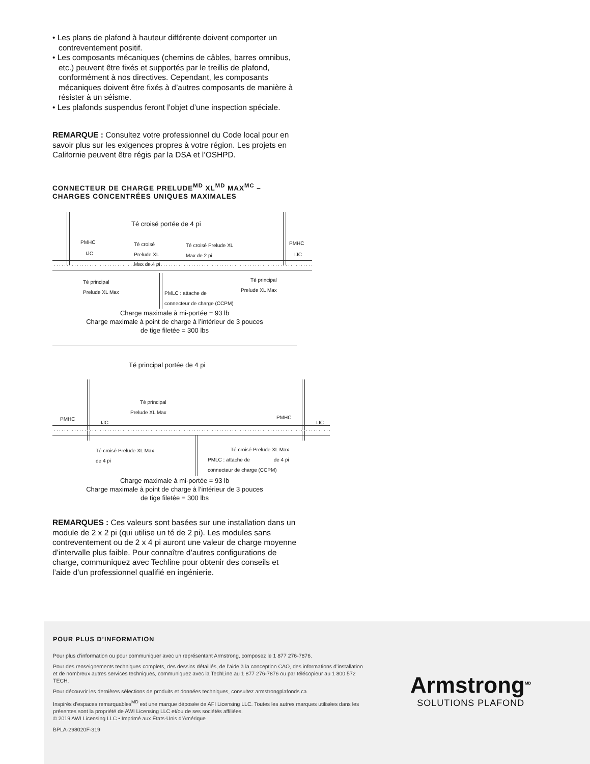• Les plans de plafond à hauteur différente doivent comporter un contreventement positif.
• Les composants mécaniques (chemins de câbles, barres omnibus, etc.) peuvent être fixés et supportés par le treillis de plafond, conformément à nos directives. Cependant, les composants mécaniques doivent être fixés à d’autres composants de manière à résister à un séisme.
• Les plafonds suspendus feront l’objet d’une inspection spéciale.
REMARQUE : Consultez votre professionnel du Code local pour en savoir plus sur les exigences propres à votre région. Les projets en Californie peuvent être régis par la DSA et l’OSHPD.
CONNECTEUR DE CHARGE PRELUDE<sup>MD</sup> XL<sup>MD</sup> MAX<sup>MC</sup> –
CHARGES CONCENTRÉES UNIQUES MAXIMALES
Té croisé portée de 4 pi
PMHC
IJC
Té croisé
Prelude XL
Max de 4 pi
Té croisé Prelude XL
Max de 2 pi
PMHC
IJC
Té principal
Prelude XL Max
PMLC : attache de
connecteur de charge (CCPM)
Té principal
Prelude XL Max
Charge maximale à mi-portée = 93 lb
Charge maximale à point de charge à l’intérieur de 3 pouces
de tige filetée = 300 lbs
Té principal portée de 4 pi
Té principal
Prelude XL Max
PMHC
IJC
PMHC
IJC
Té croisé Prelude XL Max
de 4 pi
PMLC : attache de
connecteur de charge (CCPM)
Té croisé Prelude XL Max
de 4 pi
Charge maximale à mi-portée = 93 lb
Charge maximale à point de charge à l’intérieur de 3 pouces
de tige filetée = 300 lbs
REMARQUES : Ces valeurs sont basées sur une installation dans un module de 2 x 2 pi (qui utilise un té de 2 pi). Les modules sans contreventement ou de 2 x 4 pi auront une valeur de charge moyenne d’intervalle plus faible. Pour connaître d’autres configurations de charge, communiquez avec Techline pour obtenir des conseils et l’aide d’un professionnel qualifié en ingénierie.
POUR PLUS D’INFORMATION
Pour plus d’information ou pour communiquer avec un représentant Armstrong, composez le 1 877 276-7876.
Pour des renseignements techniques complets, des dessins détaillés, de l’aide à la conception CAO, des informations d’installation et de nombreux autres services techniques, communiquez avec la TechLine au 1 877 276-7876 ou par télécopieur au 1 800 572 TECH.
Pour découvrir les dernières sélections de produits et données techniques, consultez armstrongplafonds.ca
Inspirés d’espaces remarquables<sup>MD</sup> est une marque déposée de AFI Licensing LLC. Toutes les autres marques utilisées dans les présentes sont la propriété de AWI Licensing LLC et/ou de ses sociétés affiliées.
© 2019 AWI Licensing LLC • Imprimé aux États-Unis d’Amérique
BPLA-298020F-319
Armstrong<sup>MD</sup>
SOLUTIONS PLAFOND